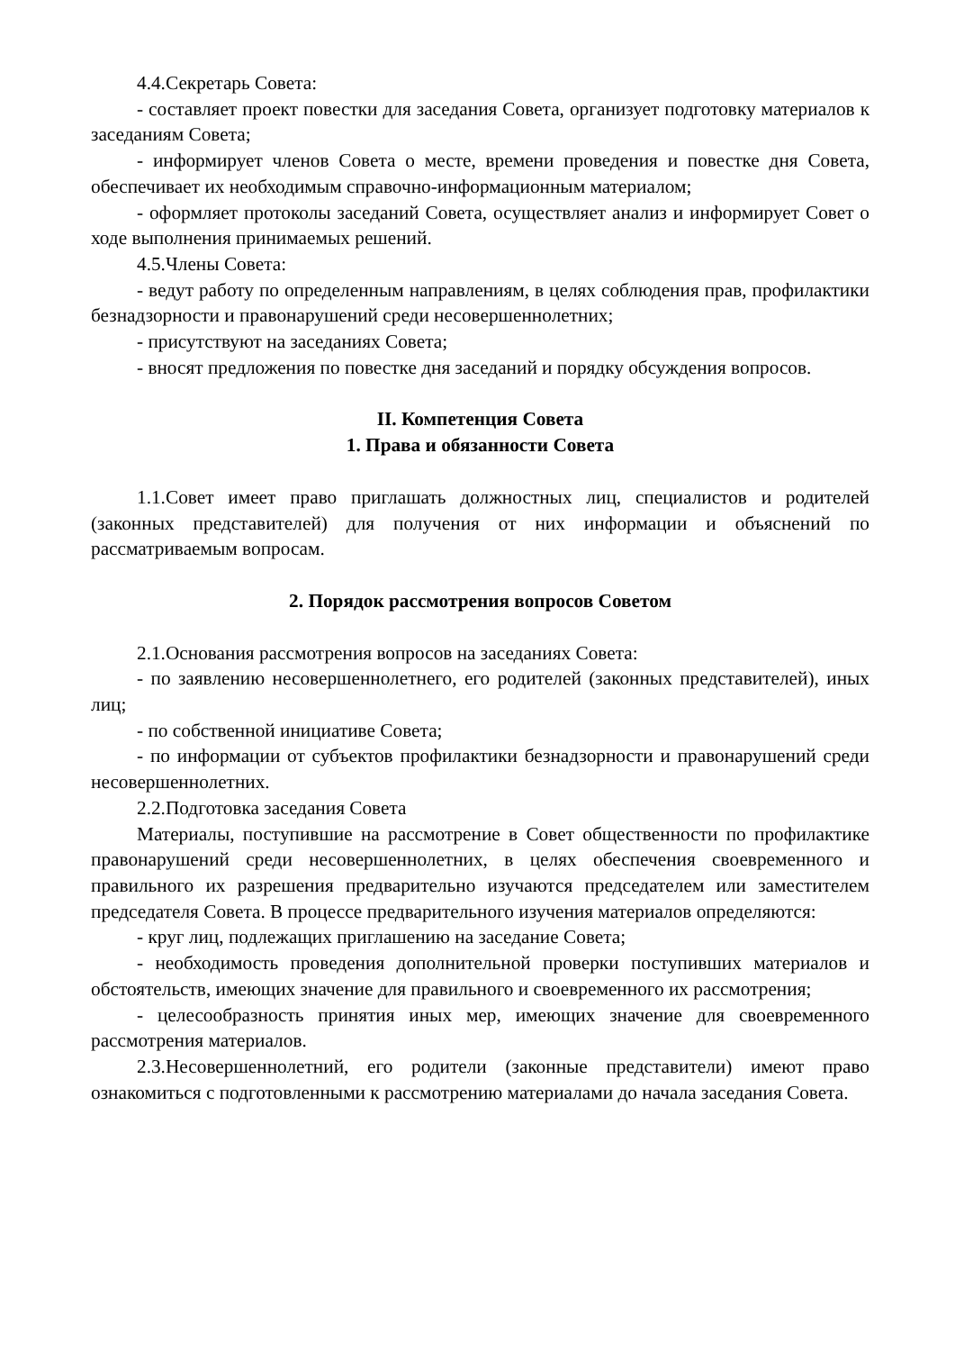4.4.Секретарь Совета:
- составляет проект повестки для заседания Совета, организует подготовку материалов к заседаниям Совета;
- информирует членов Совета о месте, времени проведения и повестке дня Совета, обеспечивает их необходимым справочно-информационным материалом;
- оформляет протоколы заседаний Совета, осуществляет анализ и информирует Совет о ходе выполнения принимаемых решений.
4.5.Члены Совета:
- ведут работу по определенным направлениям, в целях соблюдения прав, профилактики безнадзорности и правонарушений среди несовершеннолетних;
- присутствуют на заседаниях Совета;
- вносят предложения по повестке дня заседаний и порядку обсуждения вопросов.
II. Компетенция Совета
1. Права и обязанности Совета
1.1.Совет имеет право приглашать должностных лиц, специалистов и родителей (законных представителей) для получения от них информации и объяснений по рассматриваемым вопросам.
2. Порядок рассмотрения вопросов Советом
2.1.Основания рассмотрения вопросов на заседаниях Совета:
- по заявлению несовершеннолетнего, его родителей (законных представителей), иных лиц;
- по собственной инициативе Совета;
- по информации от субъектов профилактики безнадзорности и правонарушений среди несовершеннолетних.
2.2.Подготовка заседания Совета
Материалы, поступившие на рассмотрение в Совет общественности по профилактике правонарушений среди несовершеннолетних, в целях обеспечения своевременного и правильного их разрешения предварительно изучаются председателем или заместителем председателя Совета. В процессе предварительного изучения материалов определяются:
- круг лиц, подлежащих приглашению на заседание Совета;
- необходимость проведения дополнительной проверки поступивших материалов и обстоятельств, имеющих значение для правильного и своевременного их рассмотрения;
- целесообразность принятия иных мер, имеющих значение для своевременного рассмотрения материалов.
2.3.Несовершеннолетний, его родители (законные представители) имеют право ознакомиться с подготовленными к рассмотрению материалами до начала заседания Совета.